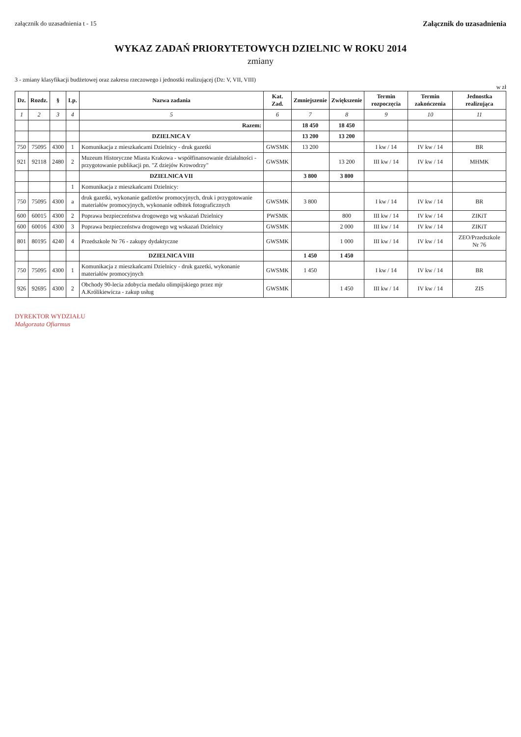załącznik do uzasadnienia t - 15 Załącznik do uzasadnienia
WYKAZ ZADAŃ PRIORYTETOWYCH DZIELNIC W ROKU 2014
zmiany
3 - zmiany klasyfikacji budżetowej oraz zakresu rzeczowego i jednostki realizującej (Dz: V, VII, VIII)
w zł
| Dz. | Rozdz. | § | Lp. | Nazwa zadania | Kat. Zad. | Zmniejszenie | Zwiększenie | Termin rozpoczęcia | Termin zakończenia | Jednostka realizująca |
| --- | --- | --- | --- | --- | --- | --- | --- | --- | --- | --- |
| 1 | 2 | 3 | 4 | 5 | 6 | 7 | 8 | 9 | 10 | 11 |
| | | | | Razem: | | 18 450 | 18 450 | | | |
| | | | | DZIELNICA V | | 13 200 | 13 200 | | | |
| 750 | 75095 | 4300 | 1 | Komunikacja z mieszkańcami Dzielnicy - druk gazetki | GWSMK | 13 200 | | I kw / 14 | IV kw / 14 | BR |
| 921 | 92118 | 2480 | 2 | Muzeum Historyczne Miasta Krakowa - współfinansowanie działalności - przygotowanie publikacji pn. "Z dziejów Krowodrzy" | GWSMK | | 13 200 | III kw / 14 | IV kw / 14 | MHMK |
| | | | | DZIELNICA VII | | 3 800 | 3 800 | | | |
| | | | 1 | Komunikacja z mieszkańcami Dzielnicy: | | | | | | |
| 750 | 75095 | 4300 | a | druk gazetki, wykonanie gadżetów promocyjnych, druk i przygotowanie materiałów promocyjnych, wykonanie odbitek fotograficznych | GWSMK | 3 800 | | I kw / 14 | IV kw / 14 | BR |
| 600 | 60015 | 4300 | 2 | Poprawa bezpieczeństwa drogowego wg wskazań Dzielnicy | PWSMK | | 800 | III kw / 14 | IV kw / 14 | ZIKiT |
| 600 | 60016 | 4300 | 3 | Poprawa bezpieczeństwa drogowego wg wskazań Dzielnicy | GWSMK | | 2 000 | III kw / 14 | IV kw / 14 | ZIKiT |
| 801 | 80195 | 4240 | 4 | Przedszkole Nr 76 - zakupy dydaktyczne | GWSMK | | 1 000 | III kw / 14 | IV kw / 14 | ZEO/Przedszkole Nr 76 |
| | | | | DZIELNICA VIII | | 1 450 | 1 450 | | | |
| 750 | 75095 | 4300 | 1 | Komunikacja z mieszkańcami Dzielnicy - druk gazetki, wykonanie materiałów promocyjnych | GWSMK | 1 450 | | I kw / 14 | IV kw / 14 | BR |
| 926 | 92695 | 4300 | 2 | Obchody 90-lecia zdobycia medalu olimpijskiego przez mjr A.Królikiewicza - zakup usług | GWSMK | | 1 450 | III kw / 14 | IV kw / 14 | ZIS |
DYREKTOR WYDZIAŁU
Małgorzata Ofiarmus